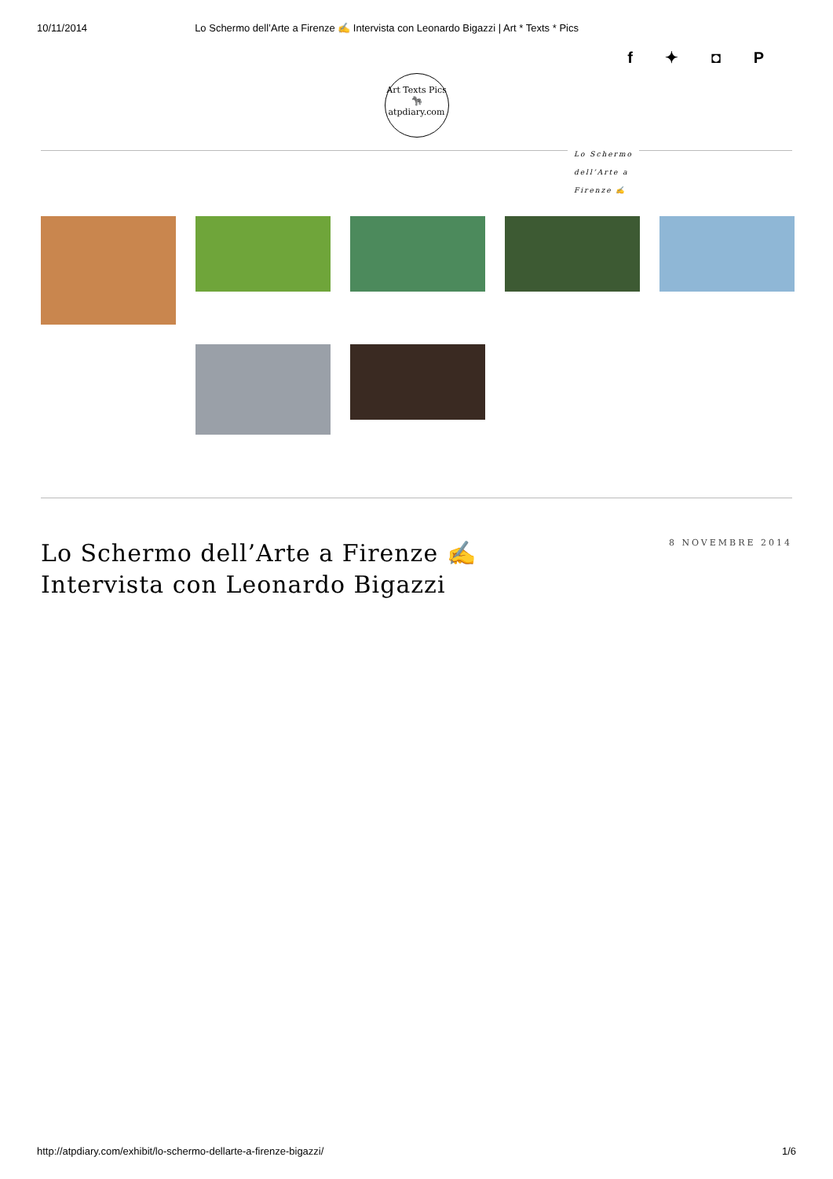10/11/2014 Lo Schermo dell’Arte a Firenze ✍ Intervista con Leonardo Bigazzi | Art * Texts * Pics
f ✦ ◘ P
Art Texts Pics
🦓
atpdiary.com
Lo Schermo dell’Arte a Firenze ✍
Lo Schermo dell’Arte a Firenze ✍
Intervista con Leonardo Bigazzi
8 NOVEMBRE 2014
http://atpdiary.com/exhibit/lo-schermo-dellarte-a-firenze-bigazzi/ 1/6